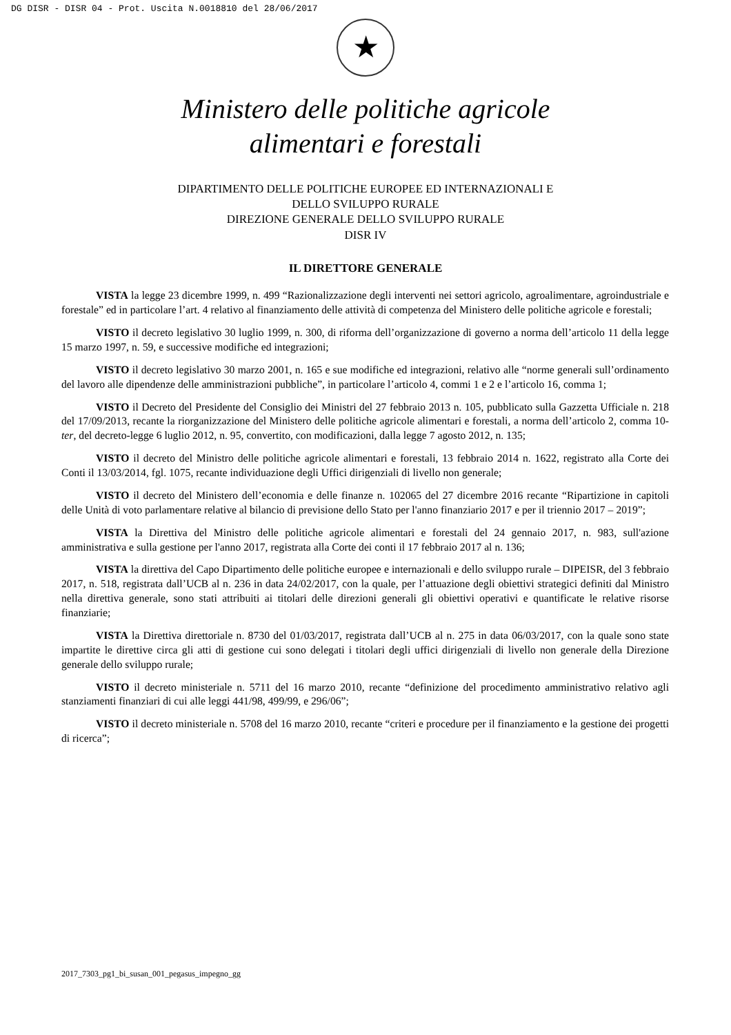DG DISR - DISR 04 - Prot. Uscita N.0018810 del 28/06/2017
★
Ministero delle politiche agricole
alimentari e forestali
DIPARTIMENTO DELLE POLITICHE EUROPEE ED INTERNAZIONALI E
DELLO SVILUPPO RURALE
DIREZIONE GENERALE DELLO SVILUPPO RURALE
DISR IV
IL DIRETTORE GENERALE
VISTA la legge 23 dicembre 1999, n. 499 “Razionalizzazione degli interventi nei settori agricolo, agroalimentare, agroindustriale e forestale” ed in particolare l’art. 4 relativo al finanziamento delle attività di competenza del Ministero delle politiche agricole e forestali;
VISTO il decreto legislativo 30 luglio 1999, n. 300, di riforma dell’organizzazione di governo a norma dell’articolo 11 della legge 15 marzo 1997, n. 59, e successive modifiche ed integrazioni;
VISTO il decreto legislativo 30 marzo 2001, n. 165 e sue modifiche ed integrazioni, relativo alle “norme generali sull’ordinamento del lavoro alle dipendenze delle amministrazioni pubbliche”, in particolare l’articolo 4, commi 1 e 2 e l’articolo 16, comma 1;
VISTO il Decreto del Presidente del Consiglio dei Ministri del 27 febbraio 2013 n. 105, pubblicato sulla Gazzetta Ufficiale n. 218 del 17/09/2013, recante la riorganizzazione del Ministero delle politiche agricole alimentari e forestali, a norma dell’articolo 2, comma 10-ter, del decreto-legge 6 luglio 2012, n. 95, convertito, con modificazioni, dalla legge 7 agosto 2012, n. 135;
VISTO il decreto del Ministro delle politiche agricole alimentari e forestali, 13 febbraio 2014 n. 1622, registrato alla Corte dei Conti il 13/03/2014, fgl. 1075, recante individuazione degli Uffici dirigenziali di livello non generale;
VISTO il decreto del Ministero dell’economia e delle finanze n. 102065 del 27 dicembre 2016 recante “Ripartizione in capitoli delle Unità di voto parlamentare relative al bilancio di previsione dello Stato per l'anno finanziario 2017 e per il triennio 2017 – 2019”;
VISTA la Direttiva del Ministro delle politiche agricole alimentari e forestali del 24 gennaio 2017, n. 983, sull'azione amministrativa e sulla gestione per l'anno 2017, registrata alla Corte dei conti il 17 febbraio 2017 al n. 136;
VISTA la direttiva del Capo Dipartimento delle politiche europee e internazionali e dello sviluppo rurale – DIPEISR, del 3 febbraio 2017, n. 518, registrata dall’UCB al n. 236 in data 24/02/2017, con la quale, per l’attuazione degli obiettivi strategici definiti dal Ministro nella direttiva generale, sono stati attribuiti ai titolari delle direzioni generali gli obiettivi operativi e quantificate le relative risorse finanziarie;
VISTA la Direttiva direttoriale n. 8730 del 01/03/2017, registrata dall’UCB al n. 275 in data 06/03/2017, con la quale sono state impartite le direttive circa gli atti di gestione cui sono delegati i titolari degli uffici dirigenziali di livello non generale della Direzione generale dello sviluppo rurale;
VISTO il decreto ministeriale n. 5711 del 16 marzo 2010, recante “definizione del procedimento amministrativo relativo agli stanziamenti finanziari di cui alle leggi 441/98, 499/99, e 296/06”;
VISTO il decreto ministeriale n. 5708 del 16 marzo 2010, recante “criteri e procedure per il finanziamento e la gestione dei progetti di ricerca”;
2017_7303_pg1_bi_susan_001_pegasus_impegno_gg